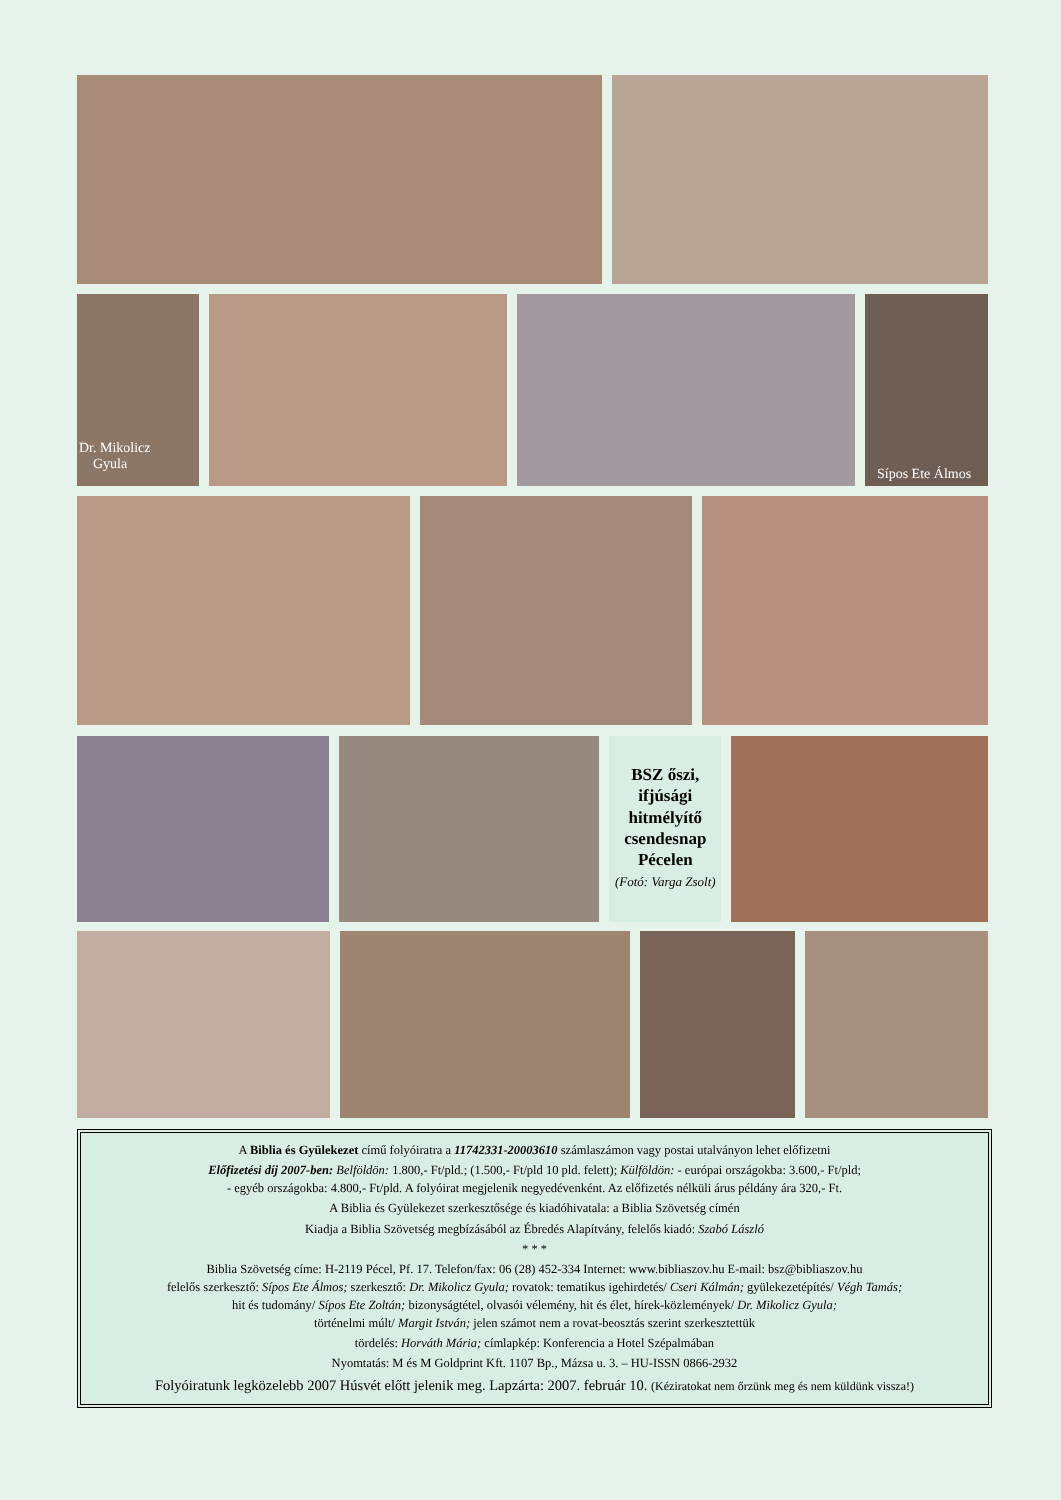Dr. Mikolicz
Gyula
Sípos Ete Álmos
BSZ őszi,
ifjúsági
hitmélyítő
csendesnap
Pécelen
(Fotó: Varga Zsolt)
A Biblia és Gyülekezet című folyóiratra a 11742331-20003610 számlaszámon vagy postai utalványon lehet előfizetni
Előfizetési díj 2007-ben: Belföldön: 1.800,- Ft/pld.; (1.500,- Ft/pld 10 pld. felett); Külföldön: - európai országokba: 3.600,- Ft/pld;
- egyéb országokba: 4.800,- Ft/pld. A folyóirat megjelenik negyedévenként. Az előfizetés nélküli árus példány ára 320,- Ft.
A Biblia és Gyülekezet szerkesztősége és kiadóhivatala: a Biblia Szövetség címén
Kiadja a Biblia Szövetség megbízásából az Ébredés Alapítvány, felelős kiadó: Szabó László
* * *
Biblia Szövetség címe: H-2119 Pécel, Pf. 17. Telefon/fax: 06 (28) 452-334 Internet: www.bibliaszov.hu E-mail: bsz@bibliaszov.hu
felelős szerkesztő: Sípos Ete Álmos; szerkesztő: Dr. Mikolicz Gyula; rovatok: tematikus igehirdetés/ Cseri Kálmán; gyülekezetépítés/ Végh Tamás;
hit és tudomány/ Sípos Ete Zoltán; bizonyságtétel, olvasói vélemény, hit és élet, hírek-közlemények/ Dr. Mikolicz Gyula;
történelmi múlt/ Margit István; jelen számot nem a rovat-beosztás szerint szerkesztettük
tördelés: Horváth Mária; címlapkép: Konferencia a Hotel Szépalmában
Nyomtatás: M és M Goldprint Kft. 1107 Bp., Mázsa u. 3. – HU-ISSN 0866-2932
Folyóiratunk legközelebb 2007 Húsvét előtt jelenik meg. Lapzárta: 2007. február 10. (Kéziratokat nem őrzünk meg és nem küldünk vissza!)